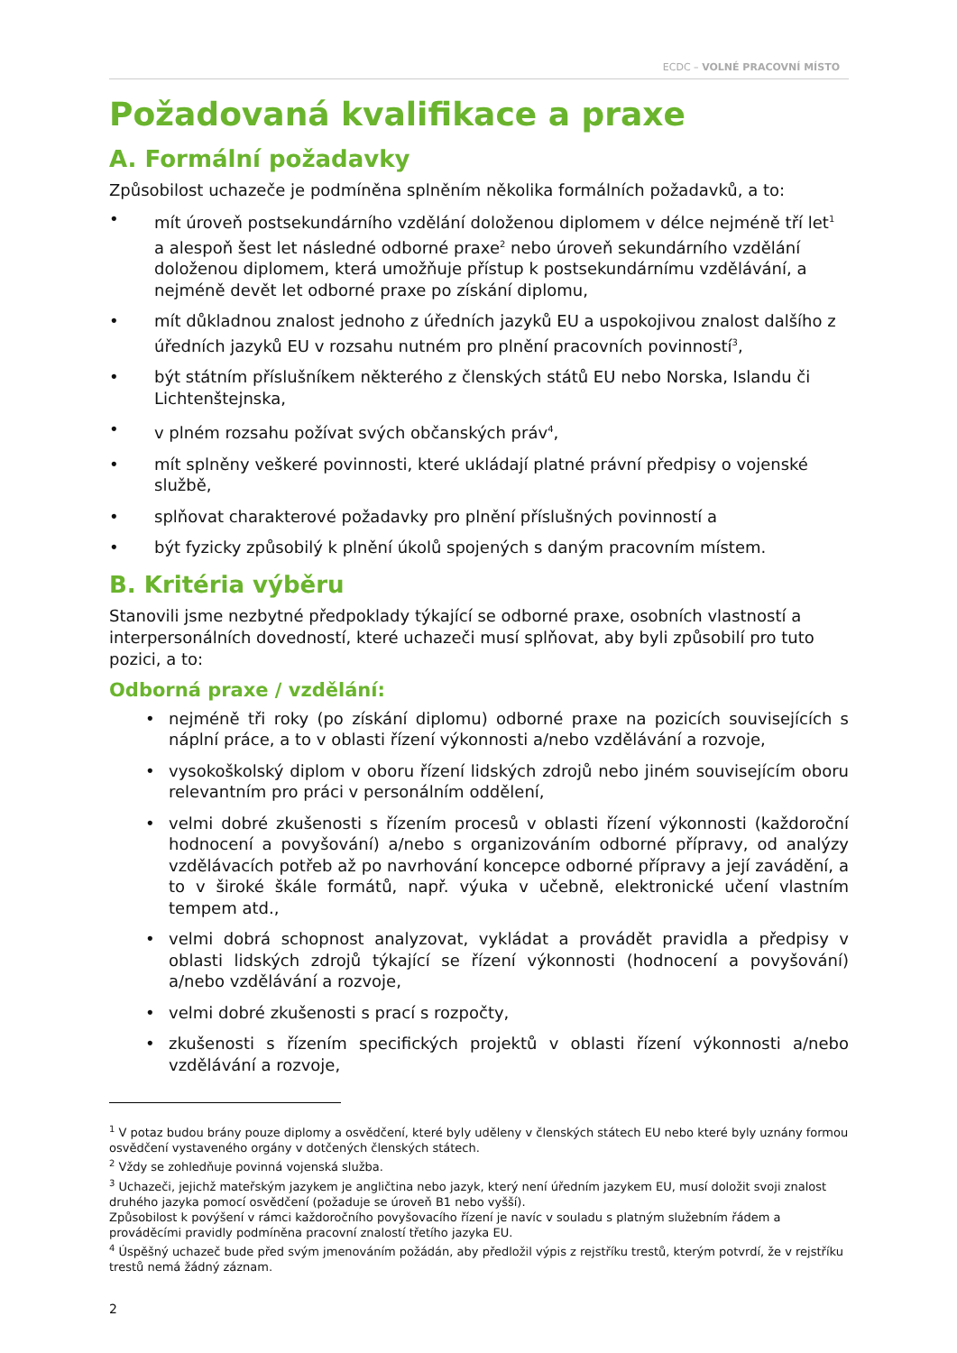ECDC – VOLNÉ PRACOVNÍ MÍSTO
Požadovaná kvalifikace a praxe
A. Formální požadavky
Způsobilost uchazeče je podmíněna splněním několika formálních požadavků, a to:
• mít úroveň postsekundárního vzdělání doloženou diplomem v délce nejméně tří let<sup>1</sup> a alespoň šest let následné odborné praxe<sup>2</sup> nebo úroveň sekundárního vzdělání doloženou diplomem, která umožňuje přístup k postsekundárnímu vzdělávání, a nejméně devět let odborné praxe po získání diplomu,
• mít důkladnou znalost jednoho z úředních jazyků EU a uspokojivou znalost dalšího z úředních jazyků EU v rozsahu nutném pro plnění pracovních povinností<sup>3</sup>,
• být státním příslušníkem některého z členských států EU nebo Norska, Islandu či Lichtenštejnska,
• v plném rozsahu požívat svých občanských práv<sup>4</sup>,
• mít splněny veškeré povinnosti, které ukládají platné právní předpisy o vojenské službě,
• splňovat charakterové požadavky pro plnění příslušných povinností a
• být fyzicky způsobilý k plnění úkolů spojených s daným pracovním místem.
B. Kritéria výběru
Stanovili jsme nezbytné předpoklady týkající se odborné praxe, osobních vlastností a interpersonálních dovedností, které uchazeči musí splňovat, aby byli způsobilí pro tuto pozici, a to:
Odborná praxe / vzdělání:
• nejméně tři roky (po získání diplomu) odborné praxe na pozicích souvisejících s náplní práce, a to v oblasti řízení výkonnosti a/nebo vzdělávání a rozvoje,
• vysokoškolský diplom v oboru řízení lidských zdrojů nebo jiném souvisejícím oboru relevantním pro práci v personálním oddělení,
• velmi dobré zkušenosti s řízením procesů v oblasti řízení výkonnosti (každoroční hodnocení a povyšování) a/nebo s organizováním odborné přípravy, od analýzy vzdělávacích potřeb až po navrhování koncepce odborné přípravy a její zavádění, a to v široké škále formátů, např. výuka v učebně, elektronické učení vlastním tempem atd.,
• velmi dobrá schopnost analyzovat, vykládat a provádět pravidla a předpisy v oblasti lidských zdrojů týkající se řízení výkonnosti (hodnocení a povyšování) a/nebo vzdělávání a rozvoje,
• velmi dobré zkušenosti s prací s rozpočty,
• zkušenosti s řízením specifických projektů v oblasti řízení výkonnosti a/nebo vzdělávání a rozvoje,
<sup>1</sup> V potaz budou brány pouze diplomy a osvědčení, které byly uděleny v členských státech EU nebo které byly uznány formou osvědčení vystaveného orgány v dotčených členských státech.
<sup>2</sup> Vždy se zohledňuje povinná vojenská služba.
<sup>3</sup> Uchazeči, jejichž mateřským jazykem je angličtina nebo jazyk, který není úředním jazykem EU, musí doložit svoji znalost druhého jazyka pomocí osvědčení (požaduje se úroveň B1 nebo vyšší).
Způsobilost k povýšení v rámci každoročního povyšovacího řízení je navíc v souladu s platným služebním řádem a prováděcími pravidly podmíněna pracovní znalostí třetího jazyka EU.
<sup>4</sup> Úspěšný uchazeč bude před svým jmenováním požádán, aby předložil výpis z rejstříku trestů, kterým potvrdí, že v rejstříku trestů nemá žádný záznam.
2